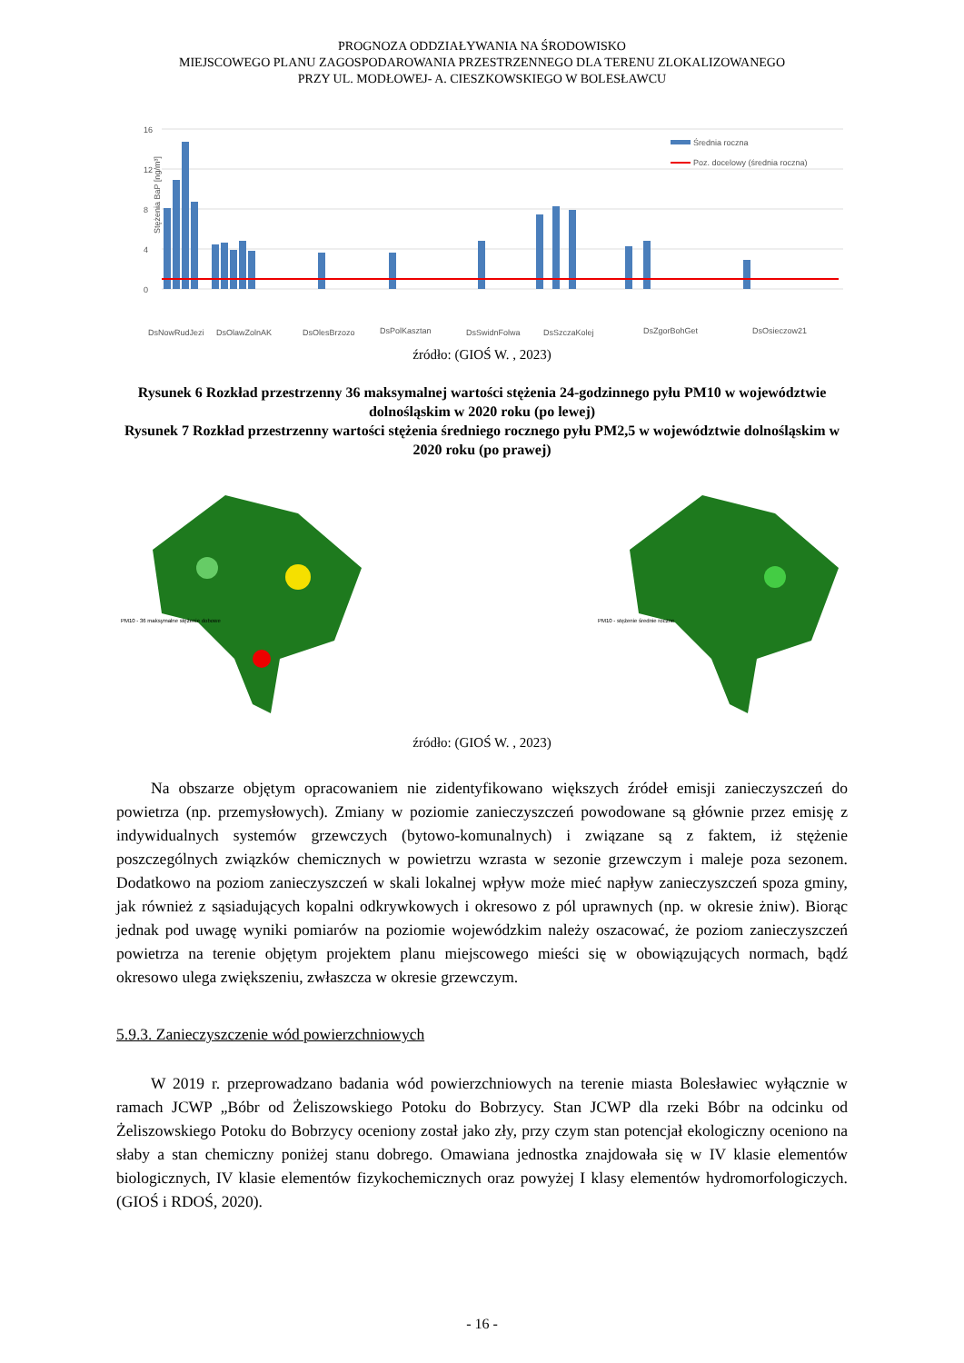PROGNOZA ODDZIAŁYWANIA NA ŚRODOWISKO
MIEJSCOWEGO PLANU ZAGOSPODAROWANIA PRZESTRZENNEGO DLA TERENU ZLOKALIZOWANEGO
PRZY UL. MODŁOWEJ- A. CIESZKOWSKIEGO W BOLESŁAWCU
Stężenia BaP [ng/m³]
16
12
8
4
0
Średnia roczna
Poz. docelowy (średnia roczna)
DsNowRudJezi
DsOlawZolnAK
DsOlesBrzozo
DsPolKasztan
DsSwidnFolwa
DsSzczaKolej
DsZgorBohGet
DsOsieczow21
źródło: (GIOŚ W. , 2023)
Rysunek 6 Rozkład przestrzenny 36 maksymalnej wartości stężenia 24-godzinnego pyłu PM10 w województwie dolnośląskim w 2020 roku (po lewej)
Rysunek 7 Rozkład przestrzenny wartości stężenia średniego rocznego pyłu PM2,5 w województwie dolnośląskim w 2020 roku (po prawej)
PM10 - 36 maksymalne stężenie dobowe
PM10 - stężenie średnie roczne
źródło: (GIOŚ W. , 2023)
Na obszarze objętym opracowaniem nie zidentyfikowano większych źródeł emisji zanieczyszczeń do powietrza (np. przemysłowych). Zmiany w poziomie zanieczyszczeń powodowane są głównie przez emisję z indywidualnych systemów grzewczych (bytowo-komunalnych) i związane są z faktem, iż stężenie poszczególnych związków chemicznych w powietrzu wzrasta w sezonie grzewczym i maleje poza sezonem. Dodatkowo na poziom zanieczyszczeń w skali lokalnej wpływ może mieć napływ zanieczyszczeń spoza gminy, jak również z sąsiadujących kopalni odkrywkowych i okresowo z pól uprawnych (np. w okresie żniw). Biorąc jednak pod uwagę wyniki pomiarów na poziomie wojewódzkim należy oszacować, że poziom zanieczyszczeń powietrza na terenie objętym projektem planu miejscowego mieści się w obowiązujących normach, bądź okresowo ulega zwiększeniu, zwłaszcza w okresie grzewczym.
5.9.3. Zanieczyszczenie wód powierzchniowych
W 2019 r. przeprowadzano badania wód powierzchniowych na terenie miasta Bolesławiec wyłącznie w ramach JCWP „Bóbr od Żeliszowskiego Potoku do Bobrzycy. Stan JCWP dla rzeki Bóbr na odcinku od Żeliszowskiego Potoku do Bobrzycy oceniony został jako zły, przy czym stan potencjał ekologiczny oceniono na słaby a stan chemiczny poniżej stanu dobrego. Omawiana jednostka znajdowała się w IV klasie elementów biologicznych, IV klasie elementów fizykochemicznych oraz powyżej I klasy elementów hydromorfologiczych. (GIOŚ i RDOŚ, 2020).
- 16 -